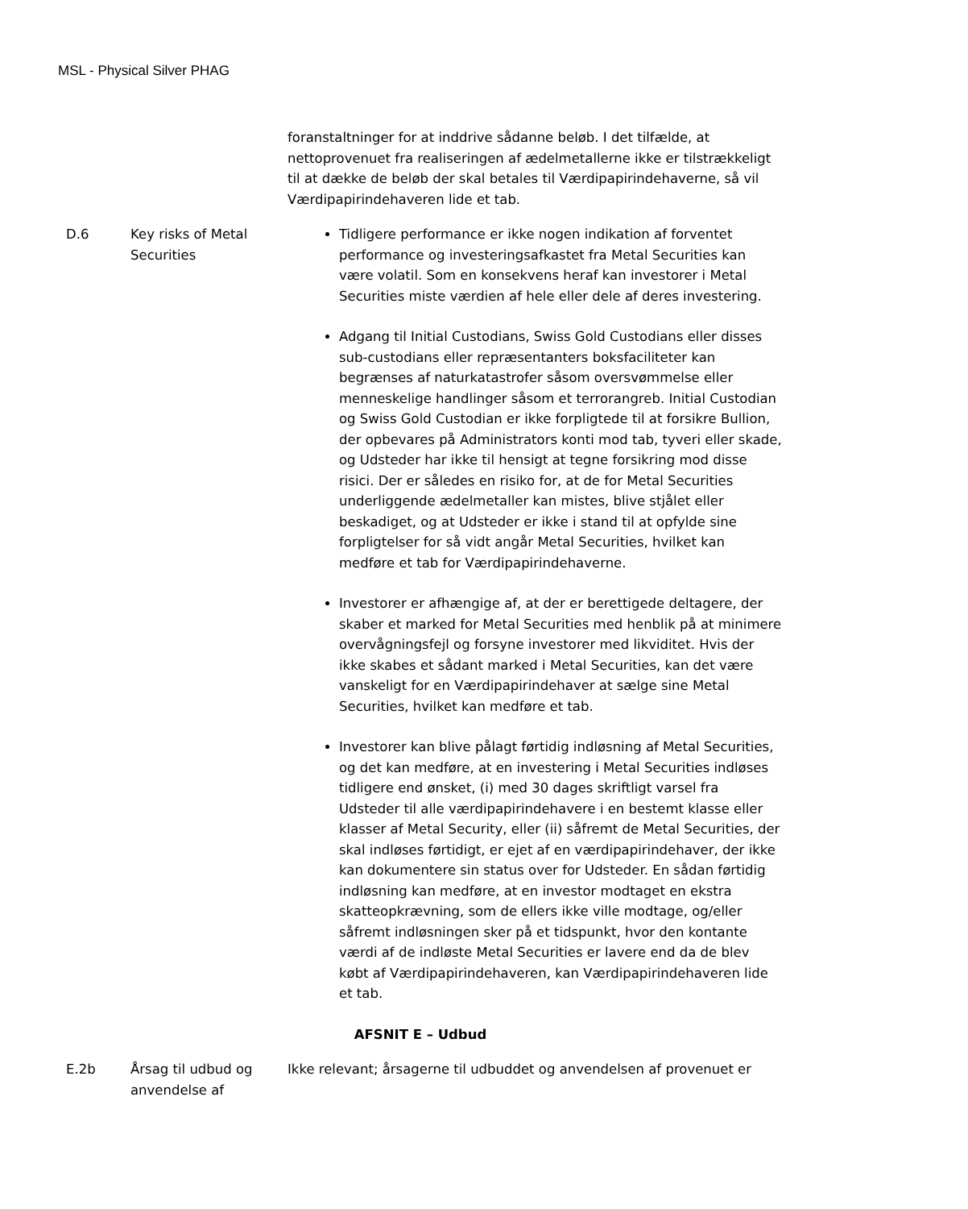MSL - Physical Silver PHAG
| | | foranstaltninger for at inddrive sådanne beløb. I det tilfælde, at nettoprovenuet fra realiseringen af ædelmetallerne ikke er tilstrækkeligt til at dække de beløb der skal betales til Værdipapirindehaverne, så vil Værdipapirindehaveren lide et tab. |
| D.6 | Key risks of Metal Securities | Tidligere performance er ikke nogen indikation af forventet performance og investeringsafkastet fra Metal Securities kan være volatil. Som en konsekvens heraf kan investorer i Metal Securities miste værdien af hele eller dele af deres investering. Adgang til Initial Custodians, Swiss Gold Custodians eller disses sub-custodians eller repræsentanters boksfaciliteter kan begrænses af naturkatastrofer såsom oversvømmelse eller menneskelige handlinger såsom et terrorangreb. Initial Custodian og Swiss Gold Custodian er ikke forpligtede til at forsikre Bullion, der opbevares på Administrators konti mod tab, tyveri eller skade, og Udsteder har ikke til hensigt at tegne forsikring mod disse risici. Der er således en risiko for, at de for Metal Securities underliggende ædelmetaller kan mistes, blive stjålet eller beskadiget, og at Udsteder er ikke i stand til at opfylde sine forpligtelser for så vidt angår Metal Securities, hvilket kan medføre et tab for Værdipapirindehaverne. Investorer er afhængige af, at der er berettigede deltagere, der skaber et marked for Metal Securities med henblik på at minimere overvågningsfejl og forsyne investorer med likviditet. Hvis der ikke skabes et sådant marked i Metal Securities, kan det være vanskeligt for en Værdipapirindehaver at sælge sine Metal Securities, hvilket kan medføre et tab. Investorer kan blive pålagt førtidig indløsning af Metal Securities, og det kan medføre, at en investering i Metal Securities indløses tidligere end ønsket, (i) med 30 dages skriftligt varsel fra Udsteder til alle værdipapirindehavere i en bestemt klasse eller klasser af Metal Security, eller (ii) såfremt de Metal Securities, der skal indløses førtidigt, er ejet af en værdipapirindehaver, der ikke kan dokumentere sin status over for Udsteder. En sådan førtidig indløsning kan medføre, at en investor modtaget en ekstra skatteopkrævning, som de ellers ikke ville modtage, og/eller såfremt indløsningen sker på et tidspunkt, hvor den kontante værdi af de indløste Metal Securities er lavere end da de blev købt af Værdipapirindehaveren, kan Værdipapirindehaveren lide et tab. |
| AFSNIT E – Udbud | | |
| E.2b | Årsag til udbud og anvendelse af | Ikke relevant; årsagerne til udbuddet og anvendelsen af provenuet er |